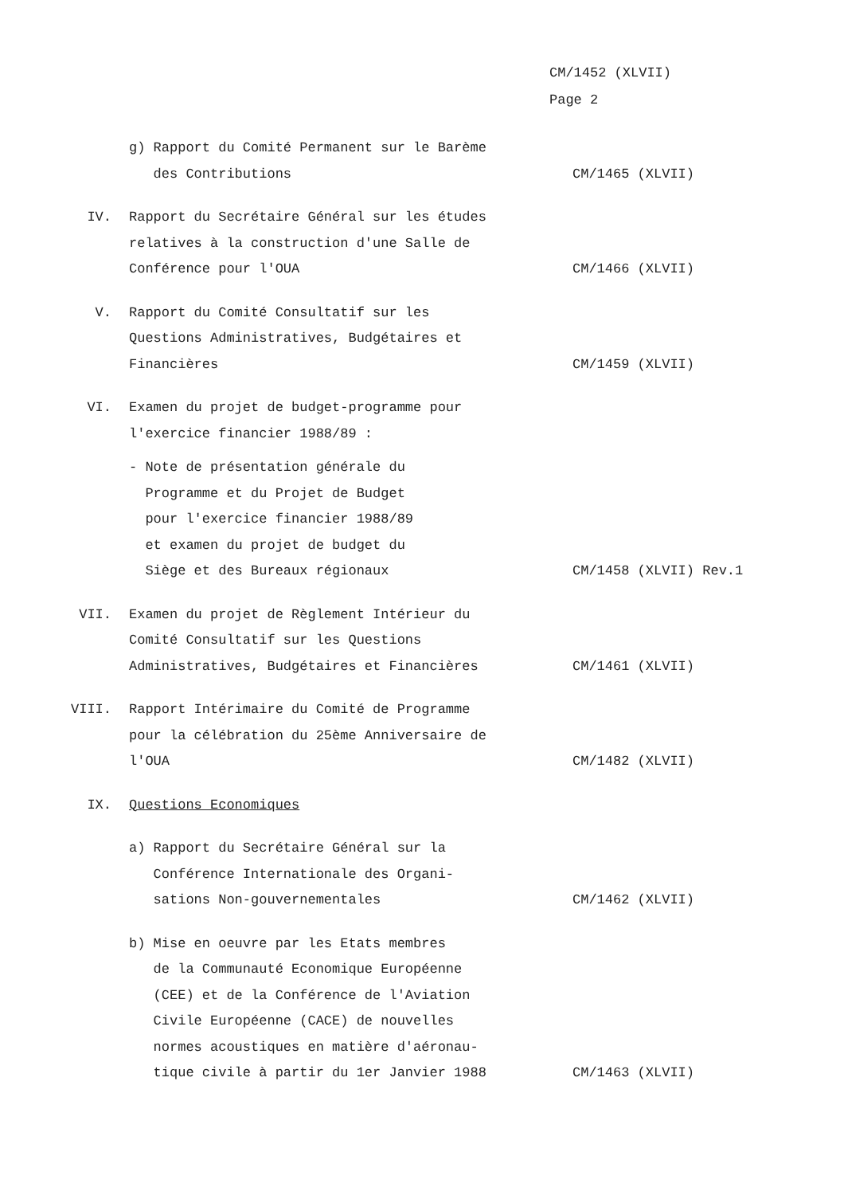CM/1452 (XLVII)
Page 2
g) Rapport du Comité Permanent sur le Barème
des Contributions
CM/1465 (XLVII)
IV. Rapport du Secrétaire Général sur les études relatives à la construction d'une Salle de Conférence pour l'OUA
CM/1466 (XLVII)
V. Rapport du Comité Consultatif sur les Questions Administratives, Budgétaires et Financières
CM/1459 (XLVII)
VI. Examen du projet de budget-programme pour l'exercice financier 1988/89 :
- Note de présentation générale du
Programme et du Projet de Budget
pour l'exercice financier 1988/89
et examen du projet de budget du
Siège et des Bureaux régionaux
CM/1458 (XLVII) Rev.1
VII. Examen du projet de Règlement Intérieur du Comité Consultatif sur les Questions Administratives, Budgétaires et Financières
CM/1461 (XLVII)
VIII. Rapport Intérimaire du Comité de Programme pour la célébration du 25ème Anniversaire de l'OUA
CM/1482 (XLVII)
IX. Questions Economiques
a) Rapport du Secrétaire Général sur la
Conférence Internationale des Organi-
sations Non-gouvernementales
CM/1462 (XLVII)
b) Mise en oeuvre par les Etats membres
de la Communauté Economique Européenne
(CEE) et de la Conférence de l'Aviation
Civile Européenne (CACE) de nouvelles
normes acoustiques en matière d'aéronau-
tique civile à partir du 1er Janvier 1988
CM/1463 (XLVII)